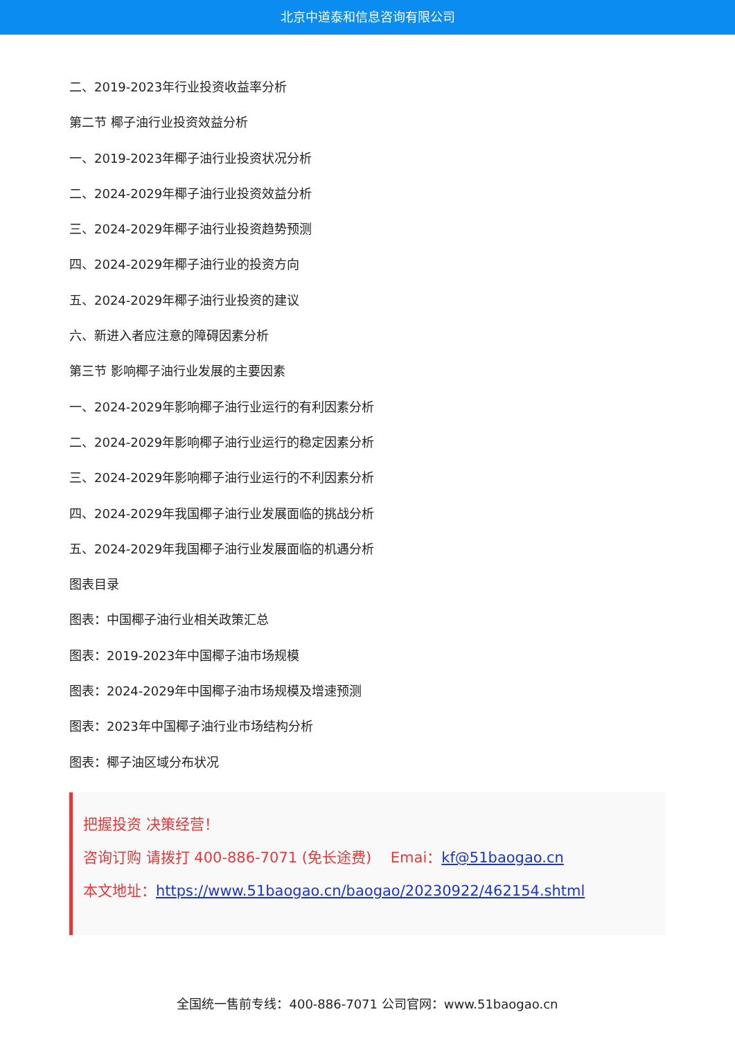北京中道泰和信息咨询有限公司
二、2019-2023年行业投资收益率分析
第二节 椰子油行业投资效益分析
一、2019-2023年椰子油行业投资状况分析
二、2024-2029年椰子油行业投资效益分析
三、2024-2029年椰子油行业投资趋势预测
四、2024-2029年椰子油行业的投资方向
五、2024-2029年椰子油行业投资的建议
六、新进入者应注意的障碍因素分析
第三节 影响椰子油行业发展的主要因素
一、2024-2029年影响椰子油行业运行的有利因素分析
二、2024-2029年影响椰子油行业运行的稳定因素分析
三、2024-2029年影响椰子油行业运行的不利因素分析
四、2024-2029年我国椰子油行业发展面临的挑战分析
五、2024-2029年我国椰子油行业发展面临的机遇分析
图表目录
图表：中国椰子油行业相关政策汇总
图表：2019-2023年中国椰子油市场规模
图表：2024-2029年中国椰子油市场规模及增速预测
图表：2023年中国椰子油行业市场结构分析
图表：椰子油区域分布状况
把握投资 决策经营！
咨询订购 请拨打 400-886-7071 (免长途费)　 Emai：kf@51baogao.cn
本文地址：https://www.51baogao.cn/baogao/20230922/462154.shtml
全国统一售前专线：400-886-7071 公司官网：www.51baogao.cn